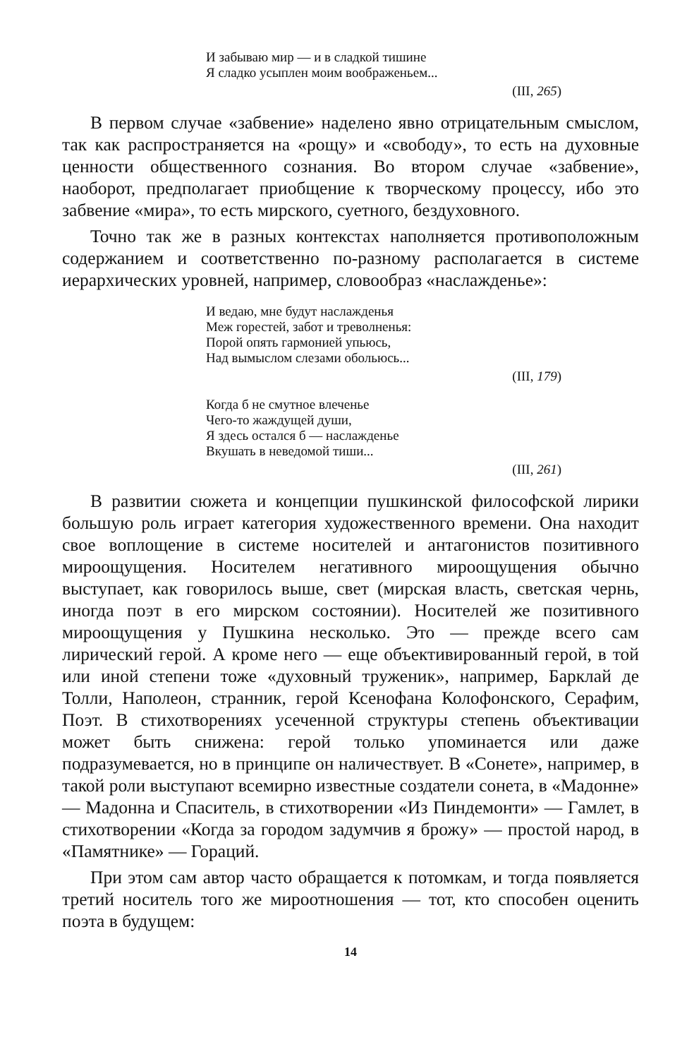И забываю мир — и в сладкой тишине
Я сладко усыплен моим воображеньем...
(III, 265)
В первом случае «забвение» наделено явно отрицательным смыслом, так как распространяется на «рощу» и «свободу», то есть на духовные ценности общественного сознания. Во втором случае «забвение», наоборот, предполагает приобщение к творческому процессу, ибо это забвение «мира», то есть мирского, суетного, бездуховного.
Точно так же в разных контекстах наполняется противоположным содержанием и соответственно по-разному располагается в системе иерархических уровней, например, словообраз «наслажденье»:
И ведаю, мне будут наслажденья
Меж горестей, забот и треволненья:
Порой опять гармонией упьюсь,
Над вымыслом слезами обольюсь...
(III, 179)
Когда б не смутное влеченье
Чего-то жаждущей души,
Я здесь остался б — наслажденье
Вкушать в неведомой тиши...
(III, 261)
В развитии сюжета и концепции пушкинской философской лирики большую роль играет категория художественного времени. Она находит свое воплощение в системе носителей и антагонистов позитивного мироощущения. Носителем негативного мироощущения обычно выступает, как говорилось выше, свет (мирская власть, светская чернь, иногда поэт в его мирском состоянии). Носителей же позитивного мироощущения у Пушкина несколько. Это — прежде всего сам лирический герой. А кроме него — еще объективированный герой, в той или иной степени тоже «духовный труженик», например, Барклай де Толли, Наполеон, странник, герой Ксенофана Колофонского, Серафим, Поэт. В стихотворениях усеченной структуры степень объективации может быть снижена: герой только упоминается или даже подразумевается, но в принципе он наличествует. В «Сонете», например, в такой роли выступают всемирно известные создатели сонета, в «Мадонне» — Мадонна и Спаситель, в стихотворении «Из Пиндемонти» — Гамлет, в стихотворении «Когда за городом задумчив я брожу» — простой народ, в «Памятнике» — Гораций.
При этом сам автор часто обращается к потомкам, и тогда появляется третий носитель того же мироотношения — тот, кто способен оценить поэта в будущем:
14